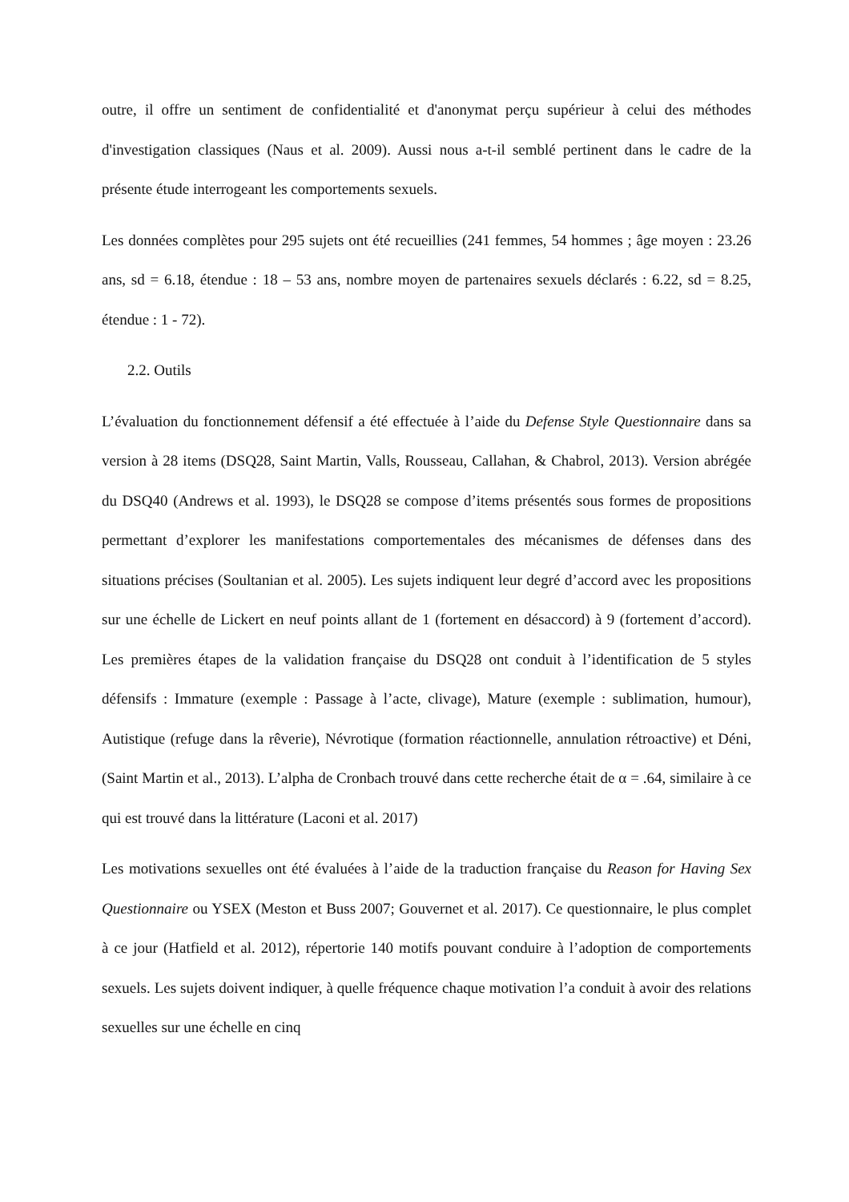outre, il offre un sentiment de confidentialité et d'anonymat perçu supérieur à celui des méthodes d'investigation classiques (Naus et al. 2009). Aussi nous a-t-il semblé pertinent dans le cadre de la présente étude interrogeant les comportements sexuels.
Les données complètes pour 295 sujets ont été recueillies (241 femmes, 54 hommes ; âge moyen : 23.26 ans, sd = 6.18, étendue : 18 – 53 ans, nombre moyen de partenaires sexuels déclarés : 6.22, sd = 8.25, étendue : 1 - 72).
2.2. Outils
L’évaluation du fonctionnement défensif a été effectuée à l’aide du Defense Style Questionnaire dans sa version à 28 items (DSQ28, Saint Martin, Valls, Rousseau, Callahan, & Chabrol, 2013). Version abrégée du DSQ40 (Andrews et al. 1993), le DSQ28 se compose d’items présentés sous formes de propositions permettant d’explorer les manifestations comportementales des mécanismes de défenses dans des situations précises (Soultanian et al. 2005). Les sujets indiquent leur degré d’accord avec les propositions sur une échelle de Lickert en neuf points allant de 1 (fortement en désaccord) à 9 (fortement d’accord). Les premières étapes de la validation française du DSQ28 ont conduit à l’identification de 5 styles défensifs : Immature (exemple : Passage à l’acte, clivage), Mature (exemple : sublimation, humour), Autistique (refuge dans la rêverie), Névrotique (formation réactionnelle, annulation rétroactive) et Déni, (Saint Martin et al., 2013). L’alpha de Cronbach trouvé dans cette recherche était de α = .64, similaire à ce qui est trouvé dans la littérature (Laconi et al. 2017)
Les motivations sexuelles ont été évaluées à l’aide de la traduction française du Reason for Having Sex Questionnaire ou YSEX (Meston et Buss 2007; Gouvernet et al. 2017). Ce questionnaire, le plus complet à ce jour (Hatfield et al. 2012), répertorie 140 motifs pouvant conduire à l’adoption de comportements sexuels. Les sujets doivent indiquer, à quelle fréquence chaque motivation l’a conduit à avoir des relations sexuelles sur une échelle en cinq